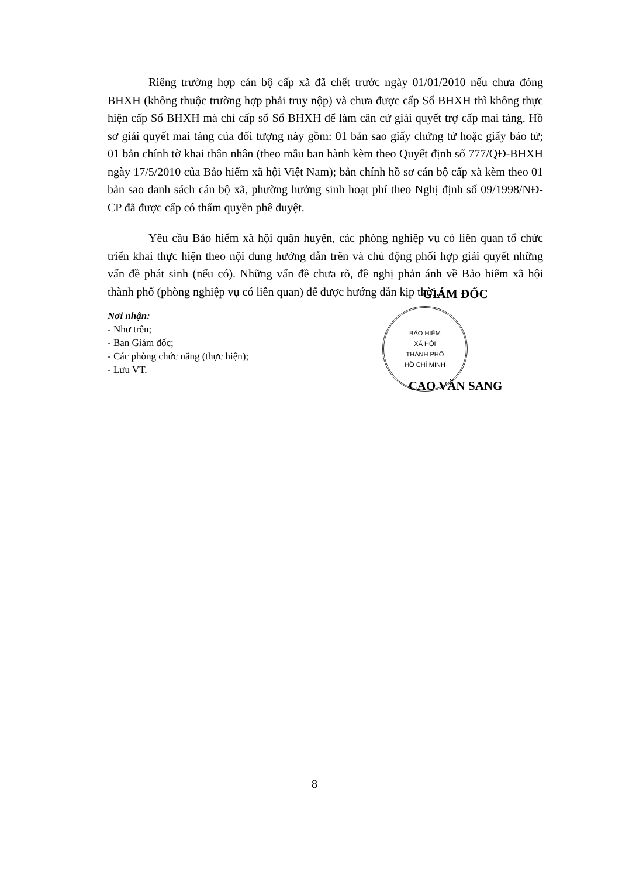Riêng trường hợp cán bộ cấp xã đã chết trước ngày 01/01/2010 nếu chưa đóng BHXH (không thuộc trường hợp phải truy nộp) và chưa được cấp Sổ BHXH thì không thực hiện cấp Sổ BHXH mà chỉ cấp số Sổ BHXH để làm căn cứ giải quyết trợ cấp mai táng. Hồ sơ giải quyết mai táng của đối tượng này gồm: 01 bản sao giấy chứng tử hoặc giấy báo tử; 01 bản chính tờ khai thân nhân (theo mẫu ban hành kèm theo Quyết định số 777/QĐ-BHXH ngày 17/5/2010 của Bảo hiểm xã hội Việt Nam); bản chính hồ sơ cán bộ cấp xã kèm theo 01 bản sao danh sách cán bộ xã, phường hưởng sinh hoạt phí theo Nghị định số 09/1998/NĐ-CP đã được cấp có thẩm quyền phê duyệt.
Yêu cầu Bảo hiểm xã hội quận huyện, các phòng nghiệp vụ có liên quan tổ chức triển khai thực hiện theo nội dung hướng dẫn trên và chủ động phối hợp giải quyết những vấn đề phát sinh (nếu có). Những vấn đề chưa rõ, đề nghị phản ánh về Bảo hiểm xã hội thành phố (phòng nghiệp vụ có liên quan) để được hướng dẫn kịp thời./.
Nơi nhận:
- Như trên;
- Ban Giám đốc;
- Các phòng chức năng (thực hiện);
- Lưu VT.
GIÁM ĐỐC
BẢO HIỂM
XÃ HỘI
THÀNH PHỐ
HỒ CHÍ MINH
CAO VĂN SANG
8